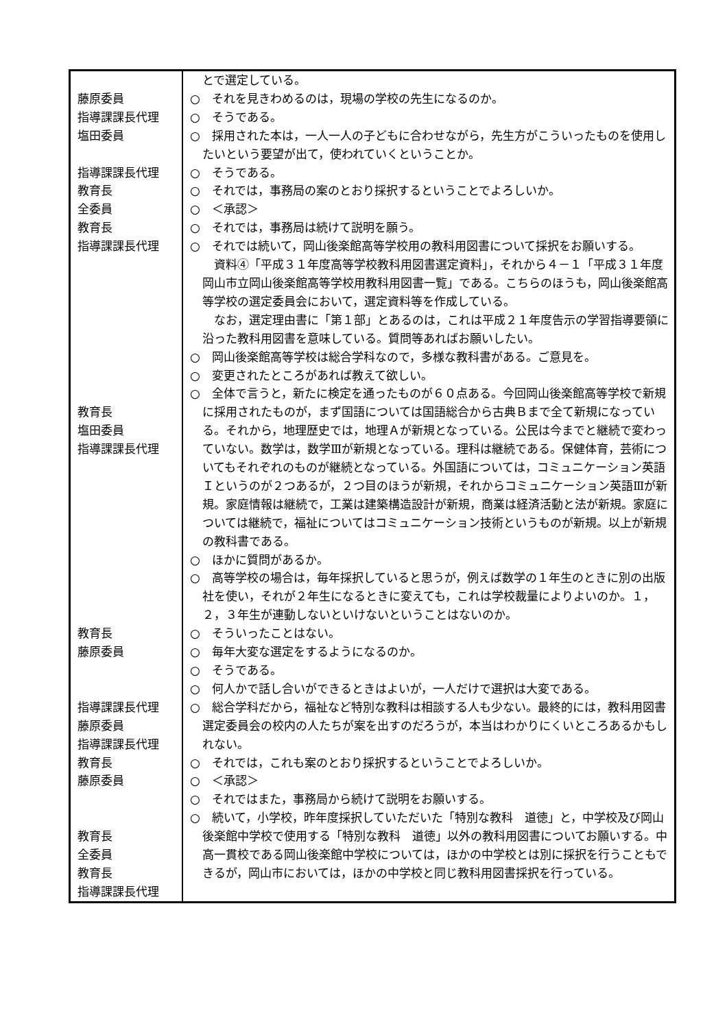| 藤原委員 指導課課長代理 塩田委員 指導課課長代理 教育長 全委員 教育長 指導課課長代理 教育長 塩田委員 指導課課長代理 教育長 藤原委員 指導課課長代理 藤原委員 指導課課長代理 教育長 藤原委員 教育長 全委員 教育長 指導課課長代理 | とで選定している。 ○ それを見きわめるのは，現場の学校の先生になるのか。 ○ そうである。 ○ 採用された本は，一人一人の子どもに合わせながら，先生方がこういったものを使用したいという要望が出て，使われていくということか。 ○ そうである。 ○ それでは，事務局の案のとおり採択するということでよろしいか。 ○ ＜承認＞ ○ それでは，事務局は続けて説明を願う。 ○ それでは続いて，岡山後楽館高等学校用の教科用図書について採択をお願いする。 資料④「平成３１年度高等学校教科用図書選定資料」，それから４－１「平成３１年度岡山市立岡山後楽館高等学校用教科用図書一覧」である。こちらのほうも，岡山後楽館高等学校の選定委員会において，選定資料等を作成している。 なお，選定理由書に「第１部」とあるのは，これは平成２１年度告示の学習指導要領に沿った教科用図書を意味している。質問等あればお願いしたい。 ○ 岡山後楽館高等学校は総合学科なので，多様な教科書がある。ご意見を。 ○ 変更されたところがあれば教えて欲しい。 ○ 全体で言うと，新たに検定を通ったものが６０点ある。今回岡山後楽館高等学校で新規に採用されたものが，まず国語については国語総合から古典Ｂまで全て新規になっている。それから，地理歴史では，地理Ａが新規となっている。公民は今までと継続で変わっていない。数学は，数学Ⅲが新規となっている。理科は継続である。保健体育，芸術についてもそれぞれのものが継続となっている。外国語については，コミュニケーション英語Ｉというのが２つあるが，２つ目のほうが新規，それからコミュニケーション英語Ⅲが新規。家庭情報は継続で，工業は建築構造設計が新規，商業は経済活動と法が新規。家庭については継続で，福祉についてはコミュニケーション技術というものが新規。以上が新規の教科書である。 ○ ほかに質問があるか。 ○ 高等学校の場合は，毎年採択していると思うが，例えば数学の１年生のときに別の出版社を使い，それが２年生になるときに変えても，これは学校裁量によりよいのか。１，２，３年生が連動しないといけないということはないのか。 ○ そういったことはない。 ○ 毎年大変な選定をするようになるのか。 ○ そうである。 ○ 何人かで話し合いができるときはよいが，一人だけで選択は大変である。 ○ 総合学科だから，福祉など特別な教科は相談する人も少ない。最終的には，教科用図書選定委員会の校内の人たちが案を出すのだろうが，本当はわかりにくいところあるかもしれない。 ○ それでは，これも案のとおり採択するということでよろしいか。 ○ ＜承認＞ ○ それではまた，事務局から続けて説明をお願いする。 ○ 続いて，小学校，昨年度採択していただいた「特別な教科 道徳」と，中学校及び岡山後楽館中学校で使用する「特別な教科 道徳」以外の教科用図書についてお願いする。中高一貫校である岡山後楽館中学校については，ほかの中学校とは別に採択を行うこともできるが，岡山市においては，ほかの中学校と同じ教科用図書採択を行っている。 |